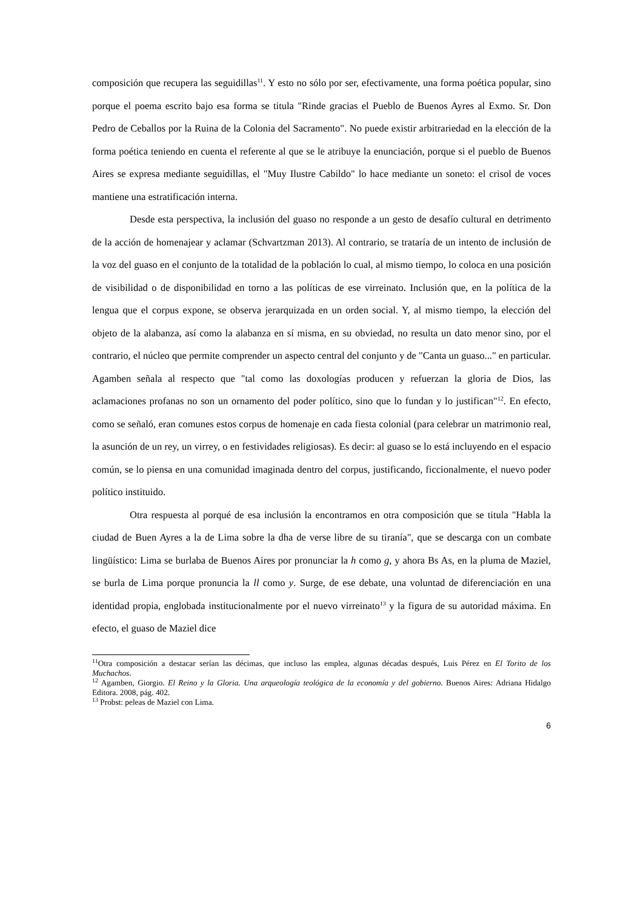composición que recupera las seguidillas<sup>11</sup>. Y esto no sólo por ser, efectivamente, una forma poética popular, sino porque el poema escrito bajo esa forma se titula "Rinde gracias el Pueblo de Buenos Ayres al Exmo. Sr. Don Pedro de Ceballos por la Ruina de la Colonia del Sacramento". No puede existir arbitrariedad en la elección de la forma poética teniendo en cuenta el referente al que se le atribuye la enunciación, porque si el pueblo de Buenos Aires se expresa mediante seguidillas, el "Muy Ilustre Cabildo" lo hace mediante un soneto: el crisol de voces mantiene una estratificación interna.
Desde esta perspectiva, la inclusión del guaso no responde a un gesto de desafío cultural en detrimento de la acción de homenajear y aclamar (Schvartzman 2013). Al contrario, se trataría de un intento de inclusión de la voz del guaso en el conjunto de la totalidad de la población lo cual, al mismo tiempo, lo coloca en una posición de visibilidad o de disponibilidad en torno a las políticas de ese virreinato. Inclusión que, en la política de la lengua que el corpus expone, se observa jerarquizada en un orden social. Y, al mismo tiempo, la elección del objeto de la alabanza, así como la alabanza en sí misma, en su obviedad, no resulta un dato menor sino, por el contrario, el núcleo que permite comprender un aspecto central del conjunto y de "Canta un guaso..." en particular. Agamben señala al respecto que "tal como las doxologías producen y refuerzan la gloria de Dios, las aclamaciones profanas no son un ornamento del poder político, sino que lo fundan y lo justifican"<sup>12</sup>. En efecto, como se señaló, eran comunes estos corpus de homenaje en cada fiesta colonial (para celebrar un matrimonio real, la asunción de un rey, un virrey, o en festividades religiosas). Es decir: al guaso se lo está incluyendo en el espacio común, se lo piensa en una comunidad imaginada dentro del corpus, justificando, ficcionalmente, el nuevo poder político instituido.
Otra respuesta al porqué de esa inclusión la encontramos en otra composición que se titula "Habla la ciudad de Buen Ayres a la de Lima sobre la dha de verse libre de su tiranía", que se descarga con un combate lingüístico: Lima se burlaba de Buenos Aires por pronunciar la h como g, y ahora Bs As, en la pluma de Maziel, se burla de Lima porque pronuncia la ll como y. Surge, de ese debate, una voluntad de diferenciación en una identidad propia, englobada institucionalmente por el nuevo virreinato<sup>13</sup> y la figura de su autoridad máxima. En efecto, el guaso de Maziel dice
<sup>11</sup> Otra composición a destacar serían las décimas, que incluso las emplea, algunas décadas después, Luis Pérez en El Torito de los Muchachos.
<sup>12</sup> Agamben, Giorgio. El Reino y la Gloria. Una arqueología teológica de la economía y del gobierno. Buenos Aires: Adriana Hidalgo Editora. 2008, pág. 402.
<sup>13</sup> Probst: peleas de Maziel con Lima.
6